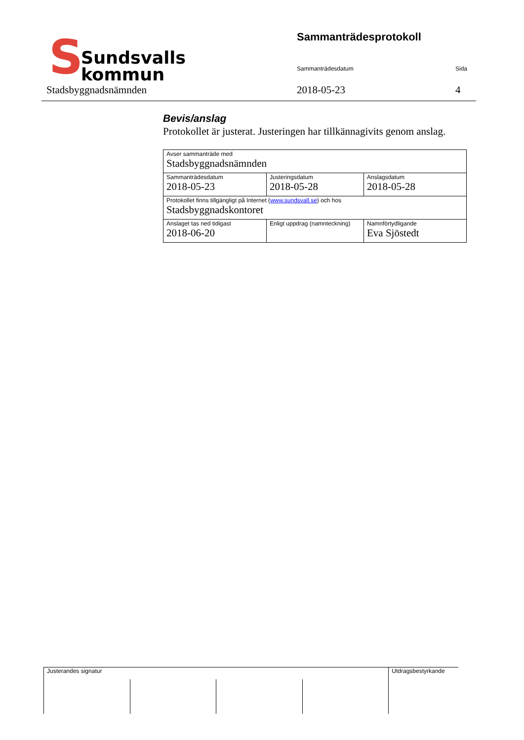S
Sundsvalls
kommun
Stadsbyggnadsnämnden
Sammanträdesprotokoll
Sammanträdesdatum Sida
2018-05-23 4
Bevis/anslag
Protokollet är justerat. Justeringen har tillkännagivits genom anslag.
| Avser sammanträde med Stadsbyggnadsnämnden | | |
| Sammanträdesdatum 2018-05-23 | Justeringsdatum 2018-05-28 | Anslagsdatum 2018-05-28 |
| Protokollet finns tillgängligt på Internet ( www.sundsvall.se ) och hos Stadsbyggnadskontoret | | |
| Anslaget tas ned tidigast 2018-06-20 | Enligt uppdrag (namnteckning) | Namnförtydligande Eva Sjöstedt |
| Justerandes signatur | | | | Utdragsbestyrkande |